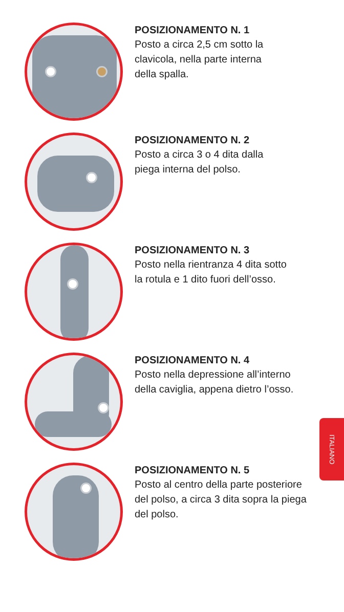POSIZIONAMENTO N. 1
Posto a circa 2,5 cm sotto la
clavicola, nella parte interna
della spalla.
POSIZIONAMENTO N. 2
Posto a circa 3 o 4 dita dalla
piega interna del polso.
POSIZIONAMENTO N. 3
Posto nella rientranza 4 dita sotto
la rotula e 1 dito fuori dell’osso.
POSIZIONAMENTO N. 4
Posto nella depressione all’interno
della caviglia, appena dietro l’osso.
POSIZIONAMENTO N. 5
Posto al centro della parte posteriore
del polso, a circa 3 dita sopra la piega
del polso.
ITALIANO